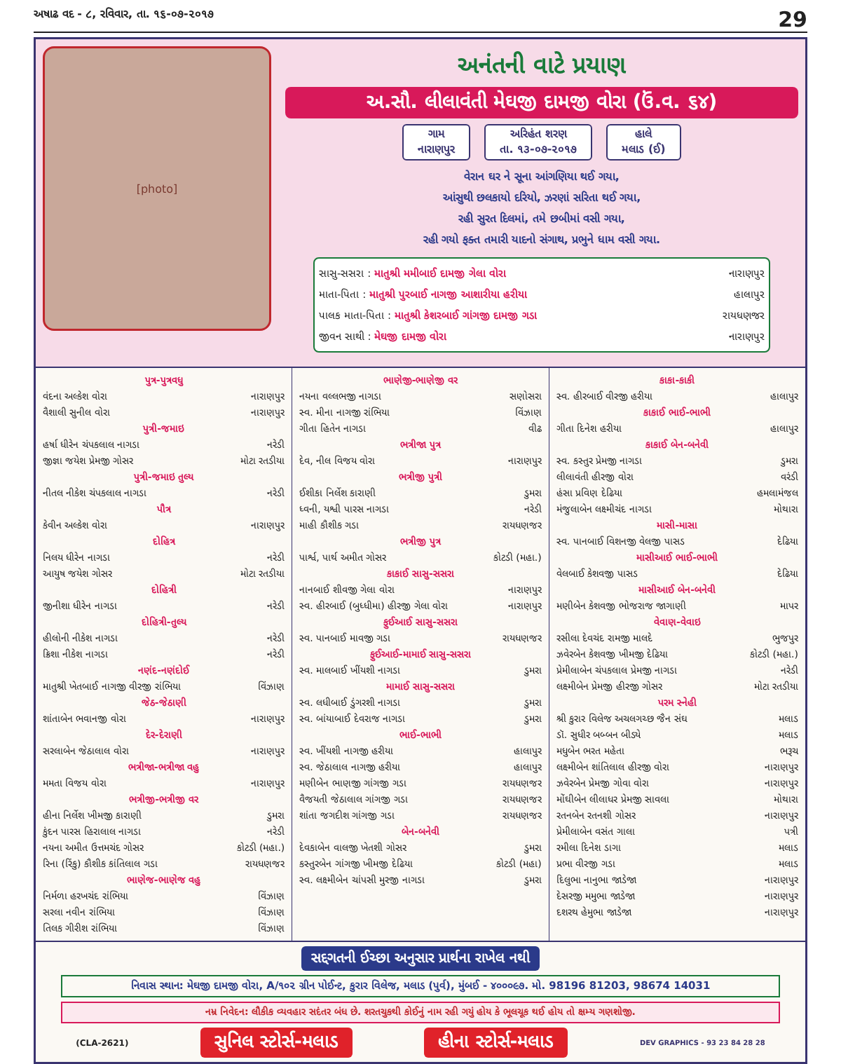અષાઢ વદ - ૮, રવિવાર, તા. ૧૬-૦૭-૨૦૧૭ 29
[photo]
અનંતની વાટે પ્રયાણ
અ.સૌ. લીલાવંતી મેઘજી દામજી વોરા (ઉં.વ. ૬૪)
ગામ
નારાણપુર
અરિહંત શરણ
તા. ૧૩-૦૭-૨૦૧૭
હાલે
મલાડ (ઈ)
વેરાન ઘર ને સૂના આંગણિયા થઈ ગયા,
આંસુથી છલકાયો દરિયો, ઝરણાં સરિતા થઈ ગયા,
રહી સુરત દિલમાં, તમે છબીમાં વસી ગયા,
રહી ગયો ફક્ત તમારી યાદનો સંગાથ, પ્રભુને ધામ વસી ગયા.
સાસુ-સસરા : માતુશ્રી મમીબાઈ દામજી ગેલા વોરા નારાણપુર
માતા-પિતા : માતુશ્રી પુરબાઈ નાગજી આશારીયા હરીયા હાલાપુર
પાલક માતા-પિતા : માતુશ્રી કેશરબાઈ ગાંગજી દામજી ગડા રાયધણજર
જીવન સાથી : મેઘજી દામજી વોરા નારાણપુર
પુત્ર-પુત્રવધુ
વંદના અલ્કેશ વોરા નારાણપુર
વૈશાલી સુનીલ વોરા નારાણપુર
પુત્રી-જમાઇ
હર્ષા ધીરેન ચંપકલાલ નાગડા નરેડી
જીજ્ઞા જયેશ પ્રેમજી ગોસર મોટા રતડીયા
પુત્રી-જમાઇ તુલ્ય
નીતલ નીકેશ ચંપકલાલ નાગડા નરેડી
પૌત્ર
કેવીન અલ્કેશ વોરા નારાણપુર
દોહિત્ર
નિલય ધીરેન નાગડા નરેડી
આયુષ જયેશ ગોસર મોટા રતડીયા
દોહિત્રી
જીનીશા ધીરેન નાગડા નરેડી
દોહિત્રી-તુલ્ય
હીલોની નીકેશ નાગડા નરેડી
ક્રિશા નીકેશ નાગડા નરેડી
નણંદ-નણંદોઈ
માતુશ્રી ખેતબાઈ નાગજી વીરજી રાંભિયા વિંઝાણ
જેઠ-જેઠાણી
શાંતાબેન ભવાનજી વોરા નારાણપુર
દેર-દેરાણી
સરલાબેન જેઠાલાલ વોરા નારાણપુર
ભત્રીજા-ભત્રીજા વહુ
મમતા વિજય વોરા નારાણપુર
ભત્રીજી-ભત્રીજી વર
હીના નિર્લેશ ખીમજી કારાણી ડુમરા
કુંદન પારસ હિરાલાલ નાગડા નરેડી
નયના અમીત ઉત્તમચંદ ગોસર કોટડી (મહા.)
રિના (રિંકુ) કૌશીક કાંતિલાલ ગડા રાયધણજર
ભાણેજ-ભાણેજ વહુ
નિર્મળા હરખચંદ રાંભિયા વિંઝાણ
સરલા નવીન રાંભિયા વિંઝાણ
તિલક ગીરીશ રાંભિયા વિંઝાણ
ભાણેજી-ભાણેજી વર
નયના વલ્લભજી નાગડા સણોસરા
સ્વ. મીના નાગજી રાંભિયા વિંઝાણ
ગીતા હિતેન નાગડા વીઢ
ભત્રીજા પુત્ર
દેવ, નીલ વિજય વોરા નારાણપુર
ભત્રીજી પુત્રી
ઈશીકા નિર્લેશ કારાણી ડુમરા
ધ્વની, યશ્વી પારસ નાગડા નરેડી
માહી કૌશીક ગડા રાયધણજર
ભત્રીજી પુત્ર
પાર્શ્વ, પાર્થ અમીત ગોસર કોટડી (મહા.)
કાકાઈ સાસુ-સસરા
નાનબાઈ શીવજી ગેલા વોરા નારાણપુર
સ્વ. હીરબાઈ (બુધ્ધીમા) હીરજી ગેલા વોરા નારાણપુર
ફુઈઆઈ સાસુ-સસરા
સ્વ. પાનબાઈ માવજી ગડા રાયધણજર
ફુઈઆઈ-મામાઈ સાસુ-સસરા
સ્વ. માલબાઈ ખીંયશી નાગડા ડુમરા
મામાઈ સાસુ-સસરા
સ્વ. લધીબાઈ ડુંગરશી નાગડા ડુમરા
સ્વ. બાંયાબાઈ દેવરાજ નાગડા ડુમરા
ભાઈ-ભાભી
સ્વ. ખીંયશી નાગજી હરીયા હાલાપુર
સ્વ. જેઠાલાલ નાગજી હરીયા હાલાપુર
મણીબેન ભાણજી ગાંગજી ગડા રાયધણજર
વૈજયતી જેઠાલાલ ગાંગજી ગડા રાયધણજર
શાંતા જગદીશ ગાંગજી ગડા રાયધણજર
બેન-બનેવી
દેવકાબેન વાલજી ખેતશી ગોસર ડુમરા
કસ્તુરબેન ગાંગજી ખીમજી દેઢિયા કોટડી (મહા)
સ્વ. લક્ષ્મીબેન ચાંપસી મુરજી નાગડા ડુમરા
કાકા-કાકી
સ્વ. હીરબાઈ વીરજી હરીયા હાલાપુર
કાકાઈ ભાઈ-ભાભી
ગીતા દિનેશ હરીયા હાલાપુર
કાકાઈ બેન-બનેવી
સ્વ. કસ્તુર પ્રેમજી નાગડા ડુમરા
લીલાવંતી હીરજી વોરા વરંડી
હંસા પ્રવિણ દેઢિયા હમલામંજલ
મંજુલાબેન લક્ષ્મીચંદ નાગડા મોથારા
માસી-માસા
સ્વ. પાનબાઈ વિશનજી વેલજી પાસડ દેઢિયા
માસીઆઈ ભાઈ-ભાભી
વેલબાઈ કેશવજી પાસડ દેઢિયા
માસીઆઈ બેન-બનેવી
મણીબેન કેશવજી ભોજરાજ જાગાણી માપર
વેવાણ-વેવાઇ
રસીલા દેવચંદ રામજી માલદે ભુજપુર
ઝવેરબેન કેશવજી ખીમજી દેઢિયા કોટડી (મહા.)
પ્રેમીલાબેન ચંપકલાલ પ્રેમજી નાગડા નરેડી
લક્ષ્મીબેન પ્રેમજી હીરજી ગોસર મોટા રતડીયા
પરમ સ્નેહી
શ્રી કુરાર વિલેજ અચલગચ્છ જૈન સંઘ મલાડ
ડૉ. સુધીર બબ્બન બીડ્યે મલાડ
મધુબેન ભરત મહેતા ભરૂચ
લક્ષ્મીબેન શાંતિલાલ હીરજી વોરા નારાણપુર
ઝવેરબેન પ્રેમજી ગોવા વોરા નારાણપુર
મોંઘીબેન લીલાધર પ્રેમજી સાવલા મોથારા
રતનબેન રતનશી ગોસર નારાણપુર
પ્રેમીલાબેન વસંત ગાલા પત્રી
રમીલા દિનેશ ડાગા મલાડ
પ્રભા વીરજી ગડા મલાડ
દિલુભા નાનુભા જાડેજા નારાણપુર
દેસરજી મમુભા જાડેજા નારાણપુર
દશરથ હેમુભા જાડેજા નારાણપુર
સદ્દગતની ઈચ્છા અનુસાર પ્રાર્થના રાખેલ નથી
નિવાસ સ્થાન: મેઘજી દામજી વોરા, A/૧૦૨ ગ્રીન પોઈન્ટ, કુરાર વિલેજ, મલાડ (પુર્વ), મુંબઈ - ૪૦૦૦૯૭. મો. 98196 81203, 98674 14031
નમ્ર નિવેદન: લૌકીક વ્યવહાર સદંતર બંધ છે. શરતચુકથી કોઈનું નામ રહી ગયું હોય કે ભૂલચૂક થઈ હોય તો ક્ષમ્ય ગણશોજી.
(CLA-2621) સુનિલ સ્ટોર્સ-મલાડ હીના સ્ટોર્સ-મલાડ DEV GRAPHICS - 93 23 84 28 28